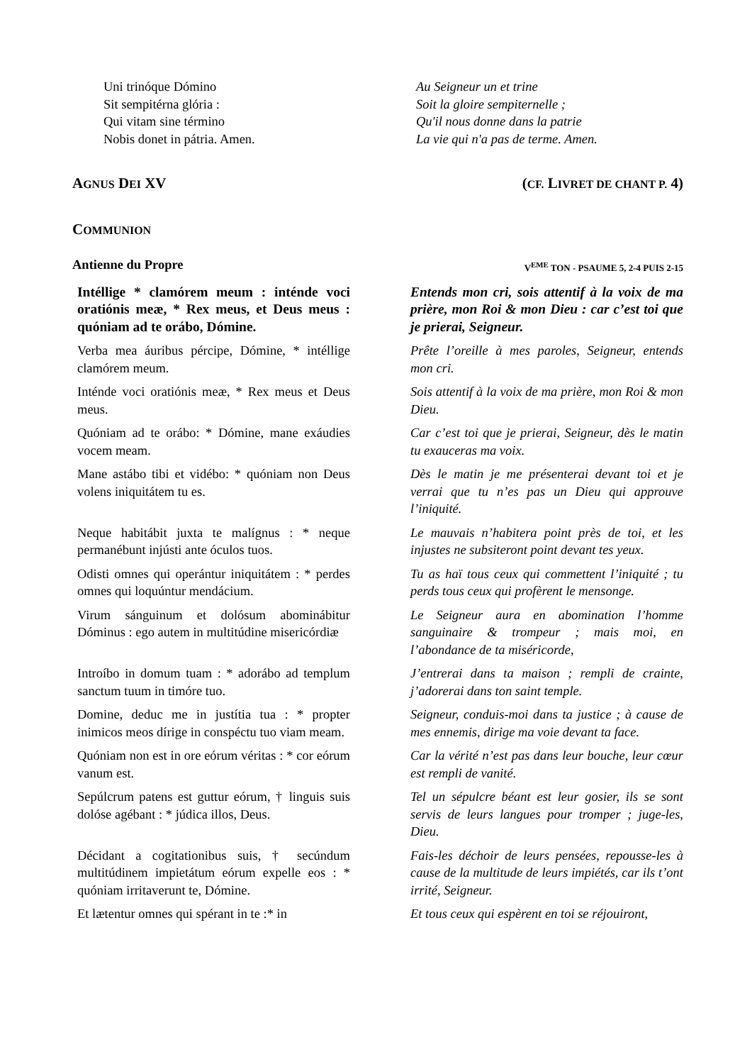Uni trinóque Dómino
Sit sempitérna glória :
Qui vitam sine término
Nobis donet in pátria. Amen.
Au Seigneur un et trine
Soit la gloire sempiternelle ;
Qu'il nous donne dans la patrie
La vie qui n'a pas de terme. Amen.
AGNUS DEI XV (CF. LIVRET DE CHANT P. 4)
COMMUNION
Antienne du Propre V<sup>EME</sup> TON - PSAUME 5, 2-4 PUIS 2-15
Intéllige * clamórem meum : inténde voci oratiónis meæ, * Rex meus, et Deus meus : quóniam ad te orábo, Dómine.
Entends mon cri, sois attentif à la voix de ma prière, mon Roi & mon Dieu : car c’est toi que je prierai, Seigneur.
Verba mea áuribus pércipe, Dómine, * in­téllige clamórem meum.
Prête l’oreille à mes paroles, Seigneur, en­tends mon cri.
Inténde voci oratiónis meæ, * Rex meus et Deus meus.
Sois attentif à la voix de ma prière, mon Roi & mon Dieu.
Quóniam ad te orábo: * Dómine, mane exáudies vocem meam.
Car c’est toi que je prierai, Seigneur, dès le matin tu exauceras ma voix.
Mane astábo tibi et vidébo: * quóniam non Deus volens iniquitátem tu es.
Dès le matin je me présenterai devant toi et je verrai que tu n’es pas un Dieu qui ap­prouve l’iniquité.
Neque habitábit juxta te malígnus : * neque permanébunt injústi ante óculos tuos.
Le mauvais n’habitera point près de toi, et les injustes ne subsiteront point devant tes yeux.
Odisti omnes qui operántur iniquitátem : * perdes omnes qui loquúntur mendácium.
Tu as haï tous ceux qui commettent l’iniquité ; tu perds tous ceux qui profèrent le mensonge.
Virum sánguinum et dolósum abominábitur Dóminus : ego autem in multitúdine miseri­córdiæ
Le Seigneur aura en abomination l’homme sanguinaire & trompeur ; mais moi, en l’abondance de ta miséricorde,
Introíbo in domum tuam : * adorábo ad templum sanctum tuum in timóre tuo.
J’entrerai dans ta maison ; rempli de crainte, j’adorerai dans ton saint temple.
Domine, deduc me in justítia tua : * propter inimicos meos dírige in conspéctu tuo viam meam.
Seigneur, conduis-moi dans ta justice ; à cause de mes ennemis, dirige ma voie devant ta face.
Quóniam non est in ore eórum véritas : * cor eórum vanum est.
Car la vérité n’est pas dans leur bouche, leur cœur est rempli de vanité.
Sepúlcrum patens est guttur eórum, † lin­guis suis dolóse agébant : * júdica illos, Deus.
Tel un sépulcre béant est leur gosier, ils se sont servis de leurs langues pour tromper ; juge-les, Dieu.
Décidant a cogitationibus suis, † secúndum multitúdinem impietátum eórum expelle eos : * quóniam irritaverunt te, Dómine.
Fais-les déchoir de leurs pensées, repousse-les à cause de la multitude de leurs impiétés, car ils t’ont irrité, Seigneur.
Et lætentur omnes qui spérant in te :* in
Et tous ceux qui espèrent en toi se réjouiront,